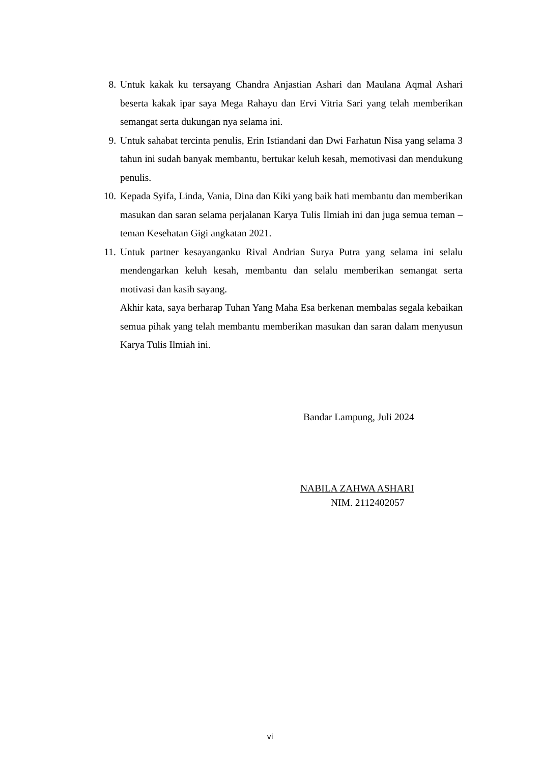8. Untuk kakak ku tersayang Chandra Anjastian Ashari dan Maulana Aqmal Ashari beserta kakak ipar saya Mega Rahayu dan Ervi Vitria Sari yang telah memberikan semangat serta dukungan nya selama ini.
9. Untuk sahabat tercinta penulis, Erin Istiandani dan Dwi Farhatun Nisa yang selama 3 tahun ini sudah banyak membantu, bertukar keluh kesah, memotivasi dan mendukung penulis.
10. Kepada Syifa, Linda, Vania, Dina dan Kiki yang baik hati membantu dan memberikan masukan dan saran selama perjalanan Karya Tulis Ilmiah ini dan juga semua teman – teman Kesehatan Gigi angkatan 2021.
11. Untuk partner kesayanganku Rival Andrian Surya Putra yang selama ini selalu mendengarkan keluh kesah, membantu dan selalu memberikan semangat serta motivasi dan kasih sayang.
Akhir kata, saya berharap Tuhan Yang Maha Esa berkenan membalas segala kebaikan semua pihak yang telah membantu memberikan masukan dan saran dalam menyusun Karya Tulis Ilmiah ini.
Bandar Lampung, Juli 2024
NABILA ZAHWA ASHARI
NIM. 2112402057
vi